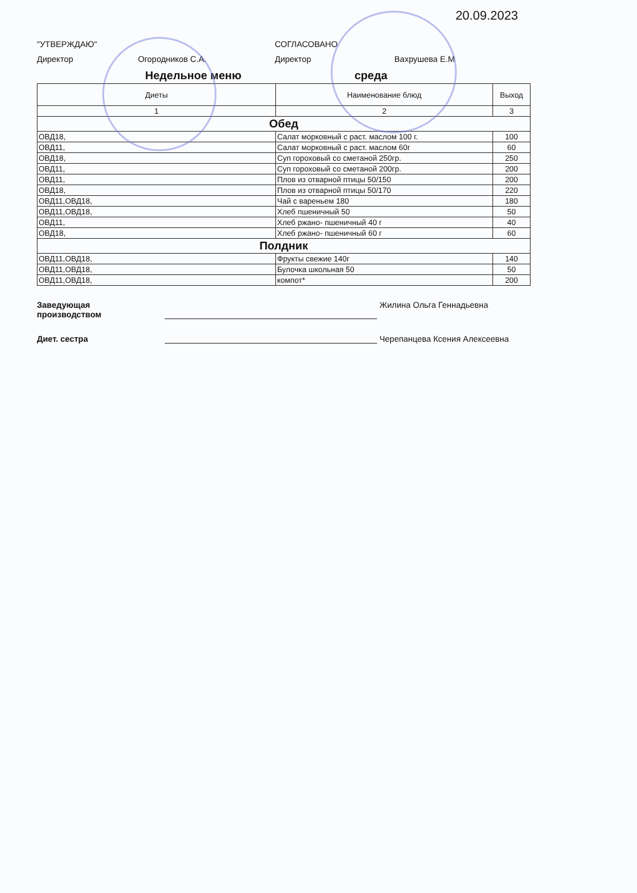20.09.2023
"УТВЕРЖДАЮ"
Директор Огородников С.А.
СОГЛАСОВАНО
Директор Вахрушева Е.М
Недельное меню среда
| Диеты | Наименование блюд | Выход |
| --- | --- | --- |
| 1 | 2 | 3 |
| Обед | | |
| ОВД18, | Салат морковный с раст. маслом 100 г. | 100 |
| ОВД11, | Салат морковный с раст. маслом 60г | 60 |
| ОВД18, | Суп гороховый со сметаной 250гр. | 250 |
| ОВД11, | Суп гороховый со сметаной 200гр. | 200 |
| ОВД11, | Плов из отварной птицы 50/150 | 200 |
| ОВД18, | Плов из отварной птицы 50/170 | 220 |
| ОВД11,ОВД18, | Чай с вареньем 180 | 180 |
| ОВД11,ОВД18, | Хлеб пшеничный 50 | 50 |
| ОВД11, | Хлеб ржано- пшеничный 40 г | 40 |
| ОВД18, | Хлеб ржано- пшеничный 60 г | 60 |
| Полдник | | |
| ОВД11,ОВД18, | Фрукты свежие 140г | 140 |
| ОВД11,ОВД18, | Булочка школьная 50 | 50 |
| ОВД11,ОВД18, | компот* | 200 |
Заведующая
производством
Жилина Ольга Геннадьевна
Диет. сестра
Черепанцева Ксения Алексеевна